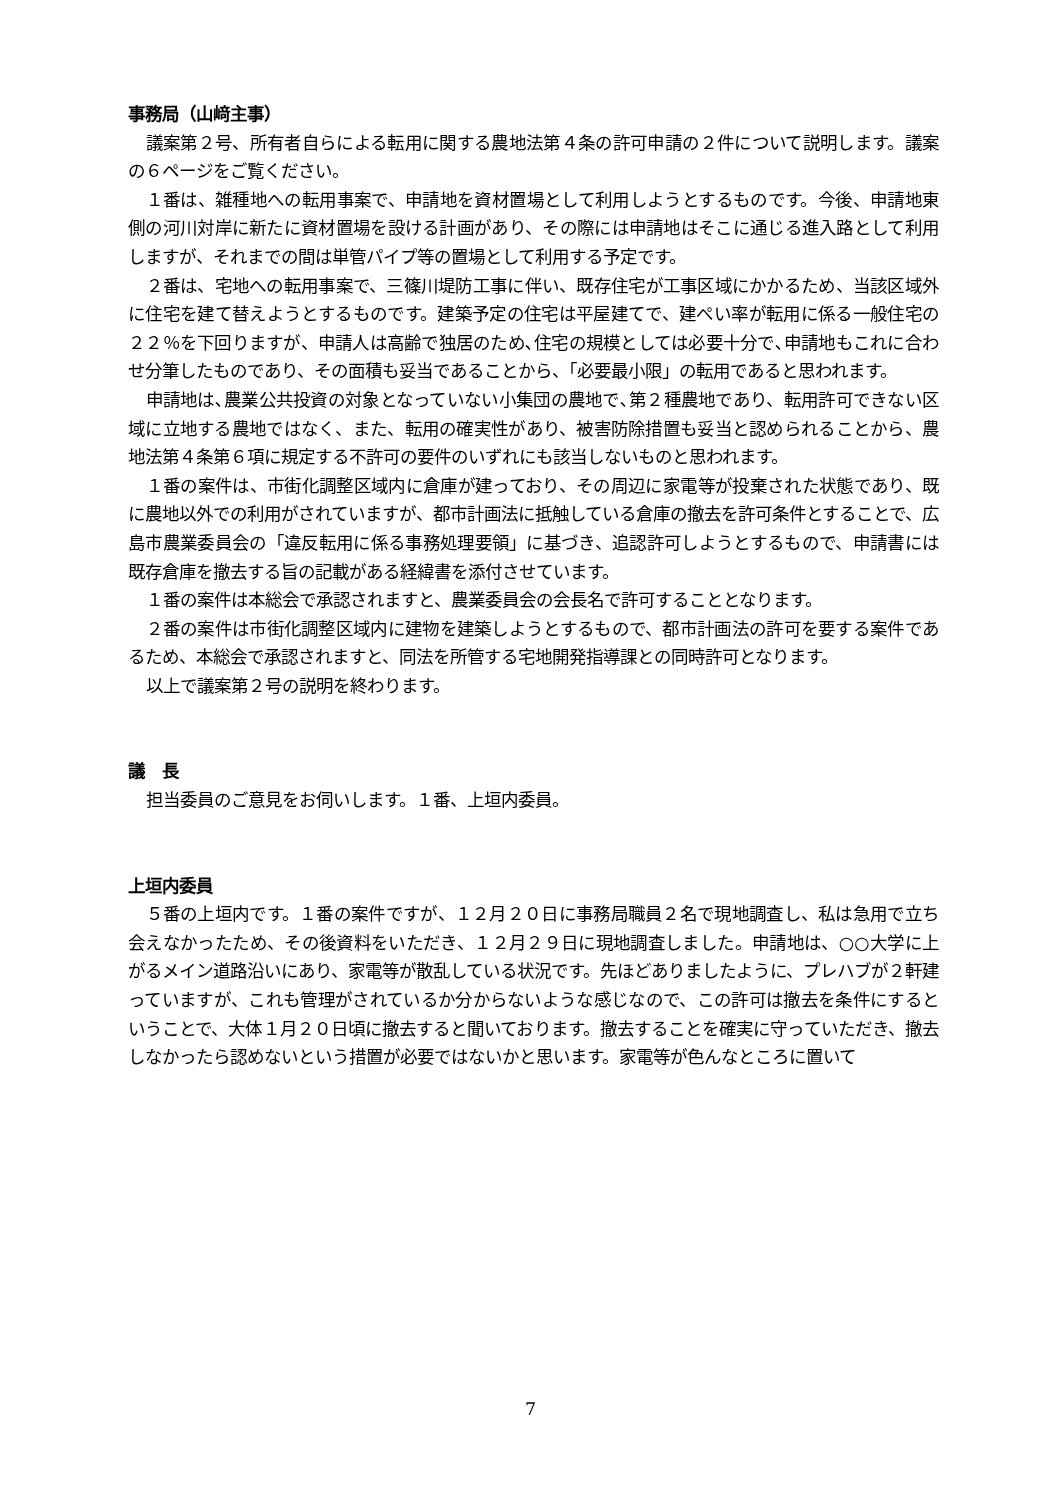事務局（山﨑主事）
議案第２号、所有者自らによる転用に関する農地法第４条の許可申請の２件について説明します。議案の６ページをご覧ください。
１番は、雑種地への転用事案で、申請地を資材置場として利用しようとするものです。今後、申請地東側の河川対岸に新たに資材置場を設ける計画があり、その際には申請地はそこに通じる進入路として利用しますが、それまでの間は単管パイプ等の置場として利用する予定です。
２番は、宅地への転用事案で、三篠川堤防工事に伴い、既存住宅が工事区域にかかるため、当該区域外に住宅を建て替えようとするものです。建築予定の住宅は平屋建てで、建ぺい率が転用に係る一般住宅の２２％を下回りますが、申請人は高齢で独居のため､住宅の規模としては必要十分で､申請地もこれに合わせ分筆したものであり、その面積も妥当であることから、「必要最小限」の転用であると思われます。
申請地は､農業公共投資の対象となっていない小集団の農地で､第２種農地であり、転用許可できない区域に立地する農地ではなく、また、転用の確実性があり、被害防除措置も妥当と認められることから、農地法第４条第６項に規定する不許可の要件のいずれにも該当しないものと思われます。
１番の案件は、市街化調整区域内に倉庫が建っており、その周辺に家電等が投棄された状態であり、既に農地以外での利用がされていますが、都市計画法に抵触している倉庫の撤去を許可条件とすることで、広島市農業委員会の「違反転用に係る事務処理要領」に基づき、追認許可しようとするもので、申請書には既存倉庫を撤去する旨の記載がある経緯書を添付させています。
１番の案件は本総会で承認されますと、農業委員会の会長名で許可することとなります。
２番の案件は市街化調整区域内に建物を建築しようとするもので、都市計画法の許可を要する案件であるため、本総会で承認されますと、同法を所管する宅地開発指導課との同時許可となります。
以上で議案第２号の説明を終わります。
議　長
担当委員のご意見をお伺いします。１番、上垣内委員。
上垣内委員
５番の上垣内です。１番の案件ですが、１２月２０日に事務局職員２名で現地調査し、私は急用で立ち会えなかったため、その後資料をいただき、１２月２９日に現地調査しました。申請地は、○○大学に上がるメイン道路沿いにあり、家電等が散乱している状況です。先ほどありましたように、プレハブが２軒建っていますが、これも管理がされているか分からないような感じなので、この許可は撤去を条件にするということで、大体１月２０日頃に撤去すると聞いております。撤去することを確実に守っていただき、撤去しなかったら認めないという措置が必要ではないかと思います。家電等が色んなところに置いて
7